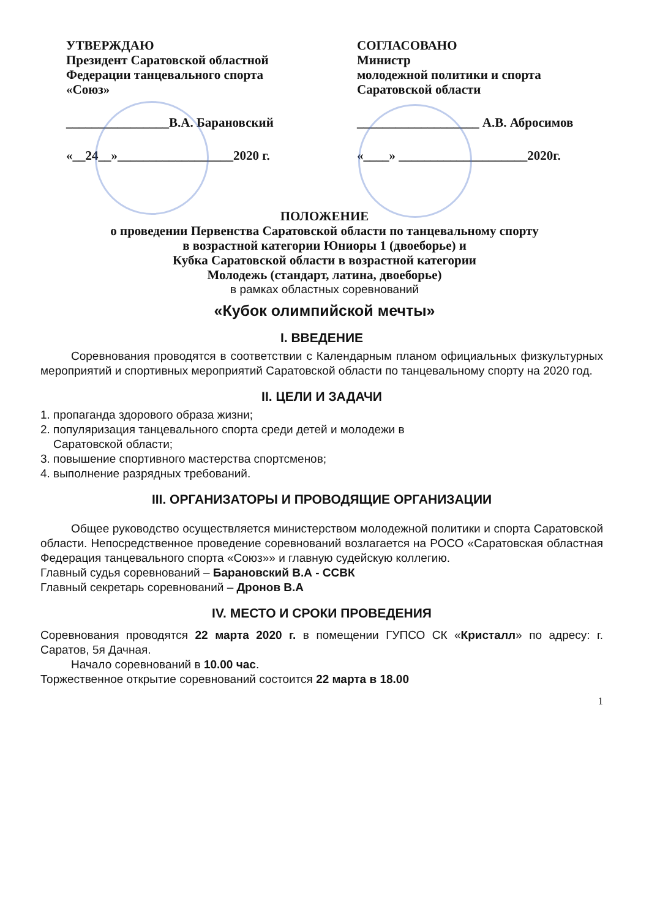УТВЕРЖДАЮ
Президент Саратовской областной
Федерации танцевального спорта
«Союз»
________________В.А. Барановский
«__24__»__________________2020 г.
СОГЛАСОВАНО
Министр
молодежной политики и спорта
Саратовской области
___________________ А.В. Абросимов
«____» ____________________2020г.
ПОЛОЖЕНИЕ
о проведении Первенства Саратовской области по танцевальному спорту
в возрастной категории Юниоры 1 (двоеборье) и
Кубка Саратовской области в возрастной категории
Молодежь (стандарт, латина, двоеборье)
в рамках областных соревнований
«Кубок олимпийской мечты»
I. ВВЕДЕНИЕ
Соревнования проводятся в соответствии с Календарным планом официальных физкультурных мероприятий и спортивных мероприятий Саратовской области по танцевальному спорту на 2020 год.
II. ЦЕЛИ И ЗАДАЧИ
1. пропаганда здорового образа жизни;
2. популяризация танцевального спорта среди детей и молодежи в
Саратовской области;
3. повышение спортивного мастерства спортсменов;
4. выполнение разрядных требований.
III. ОРГАНИЗАТОРЫ И ПРОВОДЯЩИЕ ОРГАНИЗАЦИИ
Общее руководство осуществляется министерством молодежной политики и спорта Саратовской области. Непосредственное проведение соревнований возлагается на РОСО «Саратовская областная Федерация танцевального спорта «Союз»» и главную судейскую коллегию.
Главный судья соревнований – Барановский В.А - ССВК
Главный секретарь соревнований – Дронов В.А
IV. МЕСТО И СРОКИ ПРОВЕДЕНИЯ
Соревнования проводятся 22 марта 2020 г. в помещении ГУПСО СК «Кристалл» по адресу: г. Саратов, 5я Дачная.
Начало соревнований в 10.00 час.
Торжественное открытие соревнований состоится 22 марта в 18.00
1